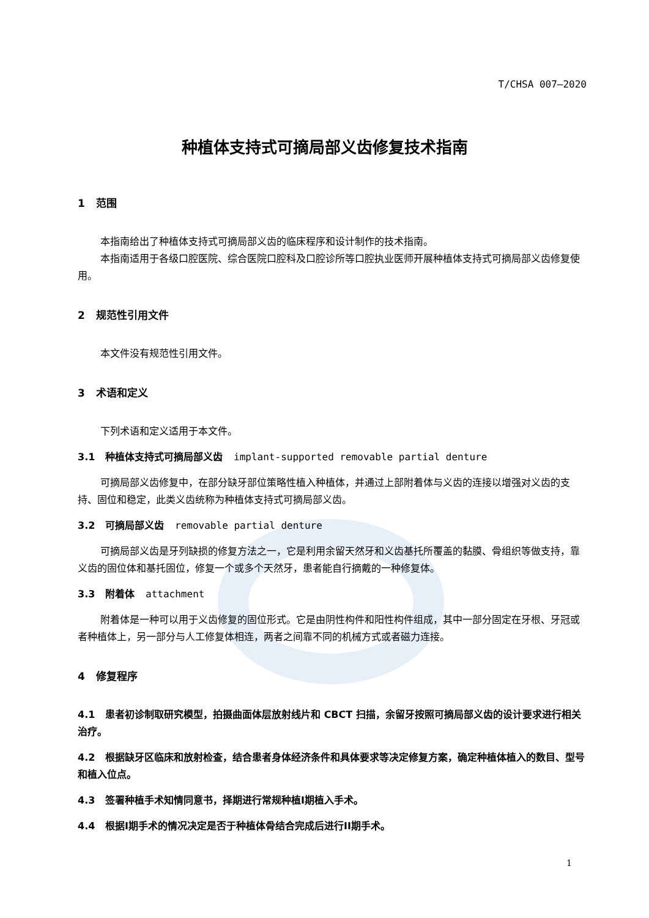T/CHSA 007—2020
种植体支持式可摘局部义齿修复技术指南
1 范围
本指南给出了种植体支持式可摘局部义齿的临床程序和设计制作的技术指南。
本指南适用于各级口腔医院、综合医院口腔科及口腔诊所等口腔执业医师开展种植体支持式可摘局部义齿修复使用。
2 规范性引用文件
本文件没有规范性引用文件。
3 术语和定义
下列术语和定义适用于本文件。
3.1 种植体支持式可摘局部义齿 implant-supported removable partial denture
可摘局部义齿修复中，在部分缺牙部位策略性植入种植体，并通过上部附着体与义齿的连接以增强对义齿的支持、固位和稳定，此类义齿统称为种植体支持式可摘局部义齿。
3.2 可摘局部义齿 removable partial denture
可摘局部义齿是牙列缺损的修复方法之一，它是利用余留天然牙和义齿基托所覆盖的黏膜、骨组织等做支持，靠义齿的固位体和基托固位，修复一个或多个天然牙，患者能自行摘戴的一种修复体。
3.3 附着体 attachment
附着体是一种可以用于义齿修复的固位形式。它是由阴性构件和阳性构件组成，其中一部分固定在牙根、牙冠或者种植体上，另一部分与人工修复体相连，两者之间靠不同的机械方式或者磁力连接。
4 修复程序
4.1 患者初诊制取研究模型，拍摄曲面体层放射线片和 CBCT 扫描，余留牙按照可摘局部义齿的设计要求进行相关治疗。
4.2 根据缺牙区临床和放射检查，结合患者身体经济条件和具体要求等决定修复方案，确定种植体植入的数目、型号和植入位点。
4.3 签署种植手术知情同意书，择期进行常规种植I期植入手术。
4.4 根据I期手术的情况决定是否于种植体骨结合完成后进行II期手术。
1